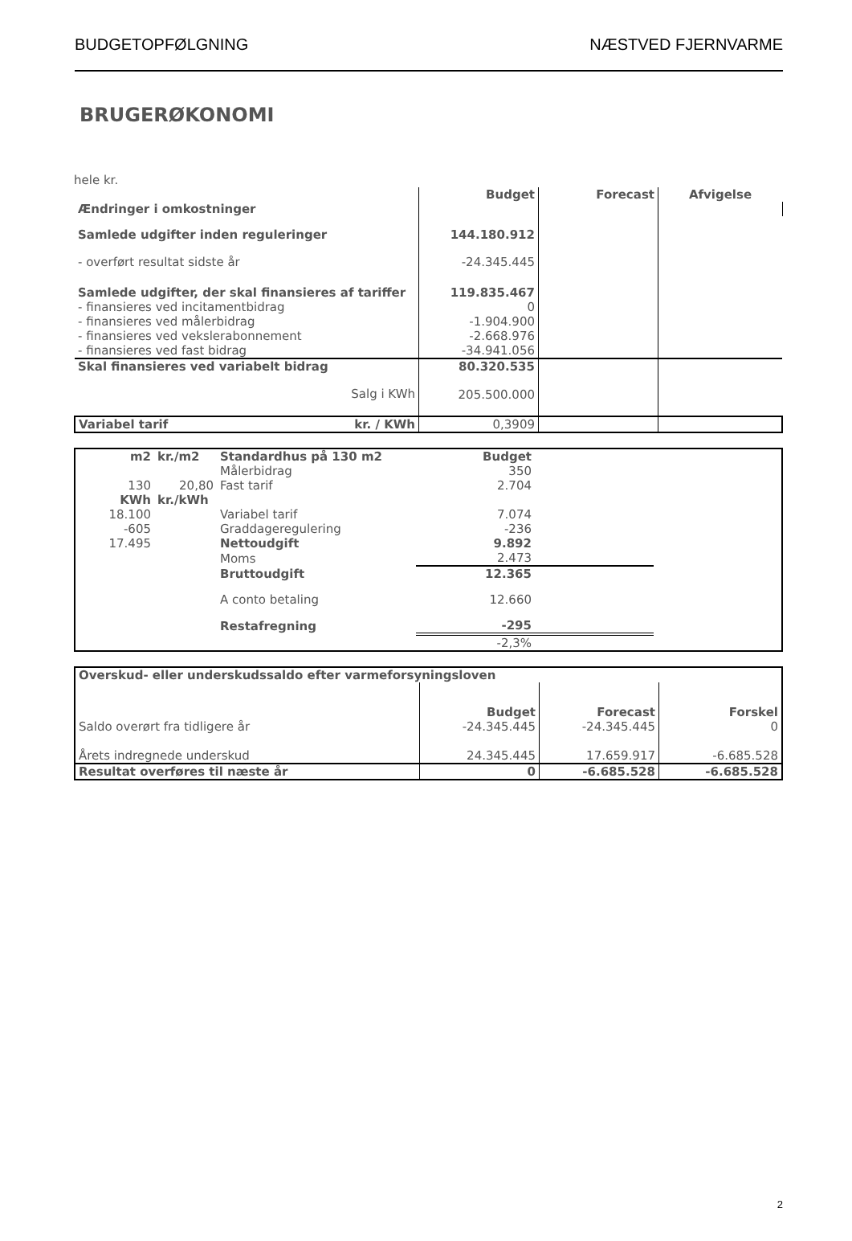BUDGETOPFØLGNING NÆSTVED FJERNVARME
BRUGERØKONOMI
hele kr.
| | Budget | Forecast | Afvigelse |
| Ændringer i omkostninger | | | |
| Samlede udgifter inden reguleringer | 144.180.912 | | |
| - overført resultat sidste år | -24.345.445 | | |
| Samlede udgifter, der skal finansieres af tariffer | 119.835.467 | | |
| - finansieres ved incitamentbidrag | 0 | | |
| - finansieres ved målerbidrag | -1.904.900 | | |
| - finansieres ved vekslerabonnement | -2.668.976 | | |
| - finansieres ved fast bidrag | -34.941.056 | | |
| Skal finansieres ved variabelt bidrag | 80.320.535 | | |
| Salg i KWh | 205.500.000 | | |
| Variabel tarif kr. / KWh | 0,3909 | | |
| m2 | kr./m2 | Standardhus på 130 m2 | Budget | | |
| | | Målerbidrag | 350 | | |
| 130 | 20,80 | Fast tarif | 2.704 | | |
| KWh | kr./kWh | | | | |
| 18.100 | | Variabel tarif | 7.074 | | |
| -605 | | Graddageregulering | -236 | | |
| 17.495 | | Nettoudgift | 9.892 | | |
| | | Moms | 2.473 | | |
| | | Bruttoudgift | 12.365 | | |
| | | A conto betaling | 12.660 | | |
| | | Restafregning | -295 | | |
| | | | -2,3% | | |
| Overskud- eller underskudssaldo efter varmeforsyningsloven | | | |
| | Budget | Forecast | Forskel |
| Saldo overørt fra tidligere år | -24.345.445 | -24.345.445 | 0 |
| Årets indregnede underskud | 24.345.445 | 17.659.917 | -6.685.528 |
| Resultat overføres til næste år | 0 | -6.685.528 | -6.685.528 |
2